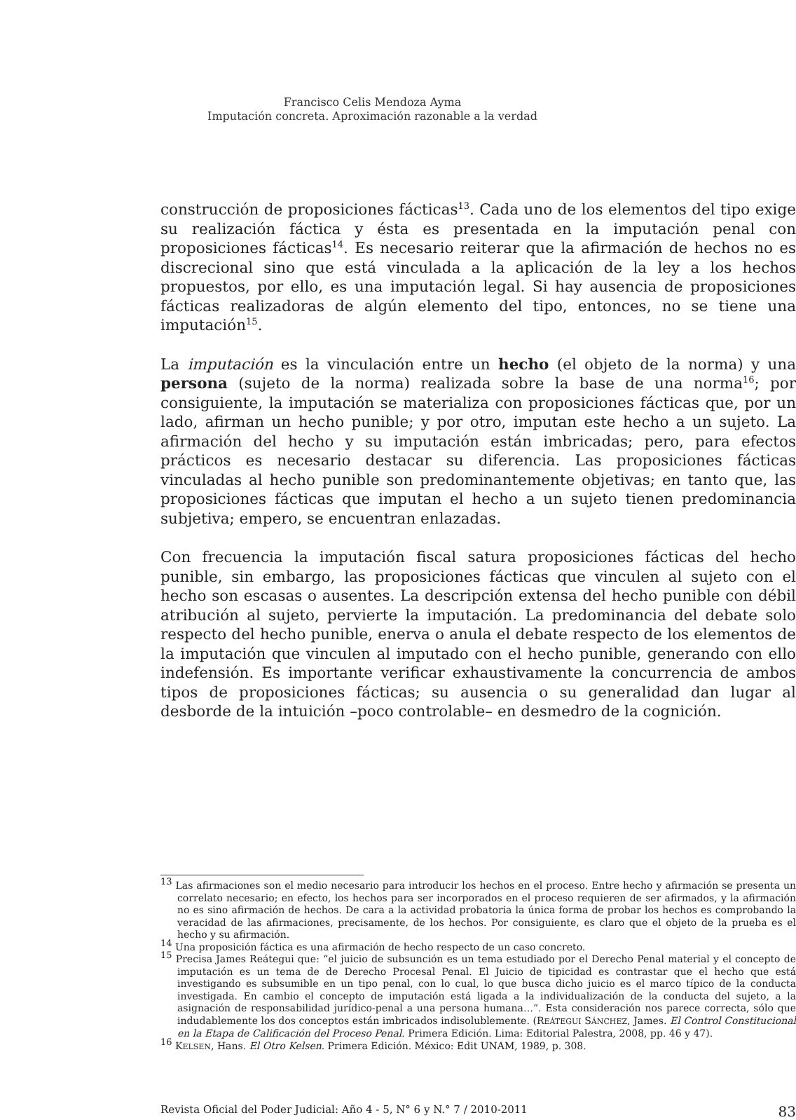Francisco Celis Mendoza Ayma
Imputación concreta. Aproximación razonable a la verdad
construcción de proposiciones fácticas<sup>13</sup>. Cada uno de los elementos del tipo exige su realización fáctica y ésta es presentada en la imputación penal con proposiciones fácticas<sup>14</sup>. Es necesario reiterar que la afirmación de hechos no es discrecional sino que está vinculada a la aplicación de la ley a los hechos propuestos, por ello, es una imputación legal. Si hay ausencia de proposiciones fácticas realizadoras de algún elemento del tipo, entonces, no se tiene una imputación<sup>15</sup>.
La imputación es la vinculación entre un hecho (el objeto de la norma) y una persona (sujeto de la norma) realizada sobre la base de una norma<sup>16</sup>; por consiguiente, la imputación se materializa con proposiciones fácticas que, por un lado, afirman un hecho punible; y por otro, imputan este hecho a un sujeto. La afirmación del hecho y su imputación están imbricadas; pero, para efectos prácticos es necesario destacar su diferencia. Las proposiciones fácticas vinculadas al hecho punible son predominantemente objetivas; en tanto que, las proposiciones fácticas que imputan el hecho a un sujeto tienen predominancia subjetiva; empero, se encuentran enlazadas.
Con frecuencia la imputación fiscal satura proposiciones fácticas del hecho punible, sin embargo, las proposiciones fácticas que vinculen al sujeto con el hecho son escasas o ausentes. La descripción extensa del hecho punible con débil atribución al sujeto, pervierte la imputación. La predominancia del debate solo respecto del hecho punible, enerva o anula el debate respecto de los elementos de la imputación que vinculen al imputado con el hecho punible, generando con ello indefensión. Es importante verificar exhaustivamente la concurrencia de ambos tipos de proposiciones fácticas; su ausencia o su generalidad dan lugar al desborde de la intuición –poco controlable– en desmedro de la cognición.
<sup>13</sup> Las afirmaciones son el medio necesario para introducir los hechos en el proceso. Entre hecho y afirmación se presenta un correlato necesario; en efecto, los hechos para ser incorporados en el proceso requieren de ser afirmados, y la afirmación no es sino afirmación de hechos. De cara a la actividad probatoria la única forma de probar los hechos es comprobando la veracidad de las afirmaciones, precisamente, de los hechos. Por consiguiente, es claro que el objeto de la prueba es el hecho y su afirmación.
<sup>14</sup> Una proposición fáctica es una afirmación de hecho respecto de un caso concreto.
<sup>15</sup> Precisa James Reátegui que: “el juicio de subsunción es un tema estudiado por el Derecho Penal material y el concepto de imputación es un tema de de Derecho Procesal Penal. El Juicio de tipicidad es contrastar que el hecho que está investigando es subsumible en un tipo penal, con lo cual, lo que busca dicho juicio es el marco típico de la conducta investigada. En cambio el concepto de imputación está ligada a la individualización de la conducta del sujeto, a la asignación de responsabilidad jurídico-penal a una persona humana…”. Esta consideración nos parece correcta, sólo que indudablemente los dos conceptos están imbricados indisolublemente. (REÁTEGUI SÁNCHEZ, James. El Control Constitucional en la Etapa de Calificación del Proceso Penal. Primera Edición. Lima: Editorial Palestra, 2008, pp. 46 y 47).
<sup>16</sup> KELSEN, Hans. El Otro Kelsen. Primera Edición. México: Edit UNAM, 1989, p. 308.
Revista Oficial del Poder Judicial: Año 4 - 5, N° 6 y N.° 7 / 2010-2011 83